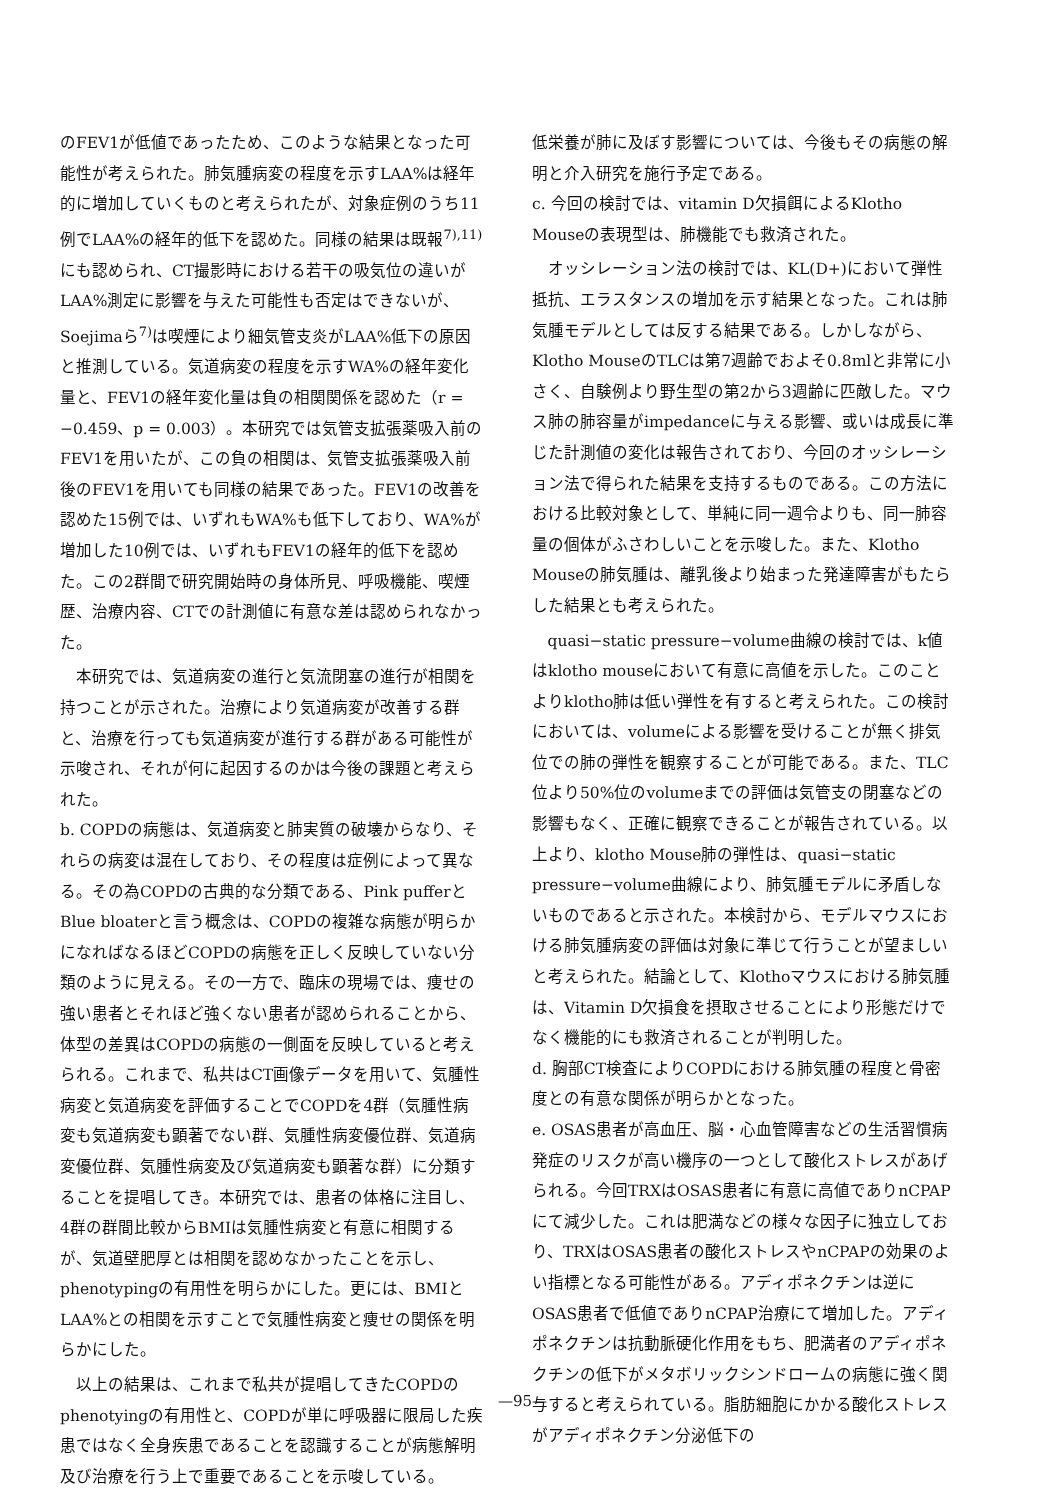のFEV1が低値であったため、このような結果となった可能性が考えられた。肺気腫病変の程度を示すLAA%は経年的に増加していくものと考えられたが、対象症例のうち11例でLAA%の経年的低下を認めた。同様の結果は既報<sup>7),11)</sup>にも認められ、CT撮影時における若干の吸気位の違いがLAA%測定に影響を与えた可能性も否定はできないが、Soejimaら<sup>7)</sup>は喫煙により細気管支炎がLAA%低下の原因と推測している。気道病変の程度を示すWA%の経年変化量と、FEV1の経年変化量は負の相関関係を認めた（r = −0.459、p = 0.003）。本研究では気管支拡張薬吸入前のFEV1を用いたが、この負の相関は、気管支拡張薬吸入前後のFEV1を用いても同様の結果であった。FEV1の改善を認めた15例では、いずれもWA%も低下しており、WA%が増加した10例では、いずれもFEV1の経年的低下を認めた。この2群間で研究開始時の身体所見、呼吸機能、喫煙歴、治療内容、CTでの計測値に有意な差は認められなかった。
本研究では、気道病変の進行と気流閉塞の進行が相関を持つことが示された。治療により気道病変が改善する群と、治療を行っても気道病変が進行する群がある可能性が示唆され、それが何に起因するのかは今後の課題と考えられた。
b. COPDの病態は、気道病変と肺実質の破壊からなり、それらの病変は混在しており、その程度は症例によって異なる。その為COPDの古典的な分類である、Pink pufferとBlue bloaterと言う概念は、COPDの複雑な病態が明らかになればなるほどCOPDの病態を正しく反映していない分類のように見える。その一方で、臨床の現場では、痩せの強い患者とそれほど強くない患者が認められることから、体型の差異はCOPDの病態の一側面を反映していると考えられる。これまで、私共はCT画像データを用いて、気腫性病変と気道病変を評価することでCOPDを4群（気腫性病変も気道病変も顕著でない群、気腫性病変優位群、気道病変優位群、気腫性病変及び気道病変も顕著な群）に分類することを提唱してき。本研究では、患者の体格に注目し、4群の群間比較からBMIは気腫性病変と有意に相関するが、気道壁肥厚とは相関を認めなかったことを示し、phenotypingの有用性を明らかにした。更には、BMIとLAA%との相関を示すことで気腫性病変と痩せの関係を明らかにした。
以上の結果は、これまで私共が提唱してきたCOPDのphenotyingの有用性と、COPDが単に呼吸器に限局した疾患ではなく全身疾患であることを認識することが病態解明及び治療を行う上で重要であることを示唆している。
低栄養が肺に及ぼす影響については、今後もその病態の解明と介入研究を施行予定である。
c. 今回の検討では、vitamin D欠損餌によるKlotho Mouseの表現型は、肺機能でも救済された。
オッシレーション法の検討では、KL(D+)において弾性抵抗、エラスタンスの増加を示す結果となった。これは肺気腫モデルとしては反する結果である。しかしながら、Klotho MouseのTLCは第7週齢でおよそ0.8mlと非常に小さく、自験例より野生型の第2から3週齢に匹敵した。マウス肺の肺容量がimpedanceに与える影響、或いは成長に準じた計測値の変化は報告されており、今回のオッシレーション法で得られた結果を支持するものである。この方法における比較対象として、単純に同一週令よりも、同一肺容量の個体がふさわしいことを示唆した。また、Klotho Mouseの肺気腫は、離乳後より始まった発達障害がもたらした結果とも考えられた。
quasi−static pressure−volume曲線の検討では、k値はklotho mouseにおいて有意に高値を示した。このことよりklotho肺は低い弾性を有すると考えられた。この検討においては、volumeによる影響を受けることが無く排気位での肺の弾性を観察することが可能である。また、TLC位より50%位のvolumeまでの評価は気管支の閉塞などの影響もなく、正確に観察できることが報告されている。以上より、klotho Mouse肺の弾性は、quasi−static pressure−volume曲線により、肺気腫モデルに矛盾しないものであると示された。本検討から、モデルマウスにおける肺気腫病変の評価は対象に準じて行うことが望ましいと考えられた。結論として、Klothoマウスにおける肺気腫は、Vitamin D欠損食を摂取させることにより形態だけでなく機能的にも救済されることが判明した。
d. 胸部CT検査によりCOPDにおける肺気腫の程度と骨密度との有意な関係が明らかとなった。
e. OSAS患者が高血圧、脳・心血管障害などの生活習慣病発症のリスクが高い機序の一つとして酸化ストレスがあげられる。今回TRXはOSAS患者に有意に高値でありnCPAPにて減少した。これは肥満などの様々な因子に独立しており、TRXはOSAS患者の酸化ストレスやnCPAPの効果のよい指標となる可能性がある。アディポネクチンは逆にOSAS患者で低値でありnCPAP治療にて増加した。アディポネクチンは抗動脈硬化作用をもち、肥満者のアディポネクチンの低下がメタボリックシンドロームの病態に強く関与すると考えられている。脂肪細胞にかかる酸化ストレスがアディポネクチン分泌低下の
—95—